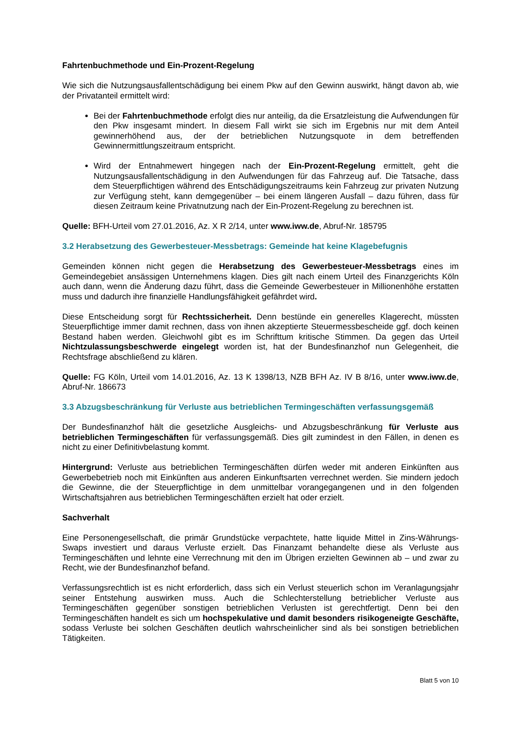Fahrtenbuchmethode und Ein-Prozent-Regelung
Wie sich die Nutzungsausfallentschädigung bei einem Pkw auf den Gewinn auswirkt, hängt davon ab, wie der Privatanteil ermittelt wird:
Bei der Fahrtenbuchmethode erfolgt dies nur anteilig, da die Ersatzleistung die Aufwendungen für den Pkw insgesamt mindert. In diesem Fall wirkt sie sich im Ergebnis nur mit dem Anteil gewinnerhöhend aus, der der betrieblichen Nutzungsquote in dem betreffenden Gewinnermittlungszeitraum entspricht.
Wird der Entnahmewert hingegen nach der Ein-Prozent-Regelung ermittelt, geht die Nutzungsausfallentschädigung in den Aufwendungen für das Fahrzeug auf. Die Tatsache, dass dem Steuerpflichtigen während des Entschädigungszeitraums kein Fahrzeug zur privaten Nutzung zur Verfügung steht, kann demgegenüber – bei einem längeren Ausfall – dazu führen, dass für diesen Zeitraum keine Privatnutzung nach der Ein-Prozent-Regelung zu berechnen ist.
Quelle: BFH-Urteil vom 27.01.2016, Az. X R 2/14, unter www.iww.de, Abruf-Nr. 185795
3.2 Herabsetzung des Gewerbesteuer-Messbetrags: Gemeinde hat keine Klagebefugnis
Gemeinden können nicht gegen die Herabsetzung des Gewerbesteuer-Messbetrags eines im Gemeindegebiet ansässigen Unternehmens klagen. Dies gilt nach einem Urteil des Finanzgerichts Köln auch dann, wenn die Änderung dazu führt, dass die Gemeinde Gewerbesteuer in Millionenhöhe erstatten muss und dadurch ihre finanzielle Handlungsfähigkeit gefährdet wird.
Diese Entscheidung sorgt für Rechtssicherheit. Denn bestünde ein generelles Klagerecht, müssten Steuerpflichtige immer damit rechnen, dass von ihnen akzeptierte Steuermessbescheide ggf. doch keinen Bestand haben werden. Gleichwohl gibt es im Schrifttum kritische Stimmen. Da gegen das Urteil Nichtzulassungsbeschwerde eingelegt worden ist, hat der Bundesfinanzhof nun Gelegenheit, die Rechtsfrage abschließend zu klären.
Quelle: FG Köln, Urteil vom 14.01.2016, Az. 13 K 1398/13, NZB BFH Az. IV B 8/16, unter www.iww.de, Abruf-Nr. 186673
3.3 Abzugsbeschränkung für Verluste aus betrieblichen Termingeschäften verfassungsgemäß
Der Bundesfinanzhof hält die gesetzliche Ausgleichs- und Abzugsbeschränkung für Verluste aus betrieblichen Termingeschäften für verfassungsgemäß. Dies gilt zumindest in den Fällen, in denen es nicht zu einer Definitivbelastung kommt.
Hintergrund: Verluste aus betrieblichen Termingeschäften dürfen weder mit anderen Einkünften aus Gewerbebetrieb noch mit Einkünften aus anderen Einkunftsarten verrechnet werden. Sie mindern jedoch die Gewinne, die der Steuerpflichtige in dem unmittelbar vorangegangenen und in den folgenden Wirtschaftsjahren aus betrieblichen Termingeschäften erzielt hat oder erzielt.
Sachverhalt
Eine Personengesellschaft, die primär Grundstücke verpachtete, hatte liquide Mittel in Zins-Währungs-Swaps investiert und daraus Verluste erzielt. Das Finanzamt behandelte diese als Verluste aus Termingeschäften und lehnte eine Verrechnung mit den im Übrigen erzielten Gewinnen ab – und zwar zu Recht, wie der Bundesfinanzhof befand.
Verfassungsrechtlich ist es nicht erforderlich, dass sich ein Verlust steuerlich schon im Veranlagungsjahr seiner Entstehung auswirken muss. Auch die Schlechterstellung betrieblicher Verluste aus Termingeschäften gegenüber sonstigen betrieblichen Verlusten ist gerechtfertigt. Denn bei den Termingeschäften handelt es sich um hochspekulative und damit besonders risikogeneigte Geschäfte, sodass Verluste bei solchen Geschäften deutlich wahrscheinlicher sind als bei sonstigen betrieblichen Tätigkeiten.
Blatt 5 von 10